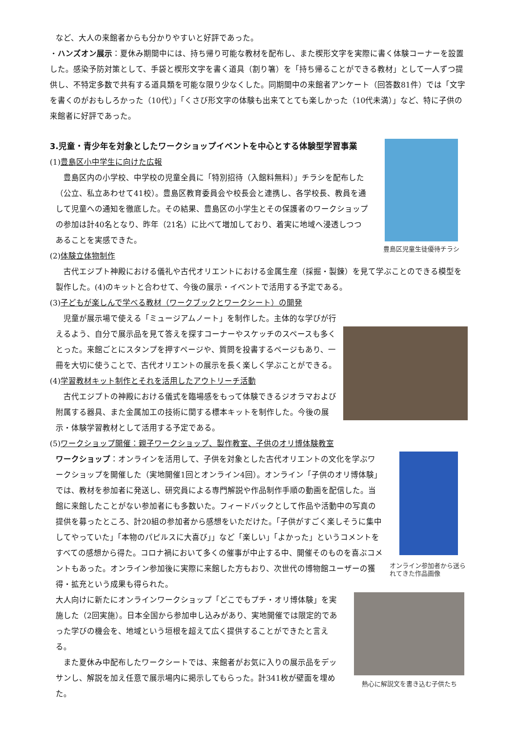など、大人の来館者からも分かりやすいと好評であった。
・ハンズオン展示：夏休み期間中には、持ち帰り可能な教材を配布し、また楔形文字を実際に書く体験コーナーを設置した。感染予防対策として、手袋と楔形文字を書く道具（割り箸）を「持ち帰ることができる教材」として一人ずつ提供し、不特定多数で共有する道具類を可能な限り少なくした。同期間中の来館者アンケート（回答数81件）では「文字を書くのがおもしろかった（10代）」「くさび形文字の体験も出来てとても楽しかった（10代未満）」など、特に子供の来館者に好評であった。
豊島区児童生徒優待チラシ
3.児童・青少年を対象としたワークショップイベントを中心とする体験型学習事業
(1)豊島区小中学生に向けた広報
豊島区内の小学校、中学校の児童全員に「特別招待（入館料無料）」チラシを配布した（公立、私立あわせて41校）。豊島区教育委員会や校長会と連携し、各学校長、教員を通して児童への通知を徹底した。その結果、豊島区の小学生とその保護者のワークショップの参加は計40名となり、昨年（21名）に比べて増加しており、着実に地域へ浸透しつつあることを実感できた。
(2)体験立体物制作
古代エジプト神殿における儀礼や古代オリエントにおける金属生産（採掘・製錬）を見て学ぶことのできる模型を製作した。(4)のキットと合わせて、今後の展示・イベントで活用する予定である。
(3)子どもが楽しんで学べる教材（ワークブックとワークシート）の開発
児童が展示場で使える「ミュージアムノート」を制作した。主体的な学びが行えるよう、自分で展示品を見て答えを探すコーナーやスケッチのスペースも多くとった。来館ごとにスタンプを押すページや、質問を投書するページもあり、一冊を大切に使うことで、古代オリエントの展示を長く楽しく学ぶことができる。
(4)学習教材キット制作とそれを活用したアウトリーチ活動
古代エジプトの神殿における儀式を臨場感をもって体験できるジオラマおよび附属する器具、また金属加工の技術に関する標本キットを制作した。今後の展示・体験学習教材として活用する予定である。
(5)ワークショップ開催：親子ワークショップ、製作教室、子供のオリ博体験教室
オンライン参加者から送られてきた作品画像
ワークショップ：オンラインを活用して、子供を対象とした古代オリエントの文化を学ぶワークショップを開催した（実地開催1回とオンライン4回）。オンライン「子供のオリ博体験」では、教材を参加者に発送し、研究員による専門解説や作品制作手順の動画を配信した。当館に来館したことがない参加者にも多数いた。フィードバックとして作品や活動中の写真の提供を募ったところ、計20組の参加者から感想をいただけた。「子供がすごく楽しそうに集中してやっていた」「本物のパピルスに大喜び」」など「楽しい」「よかった」というコメントをすべての感想から得た。コロナ禍において多くの催事が中止する中、開催そのものを喜ぶコメントもあった。オンライン参加後に実際に来館した方もおり、次世代の博物館ユーザーの獲得・拡充という成果も得られた。
熱心に解説文を書き込む子供たち
大人向けに新たにオンラインワークショップ「どこでもプチ・オリ博体験」を実施した（2回実施）。日本全国から参加申し込みがあり、実地開催では限定的であった学びの機会を、地域という垣根を超えて広く提供することができたと言える。
また夏休み中配布したワークシートでは、来館者がお気に入りの展示品をデッサンし、解説を加え任意で展示場内に掲示してもらった。計341枚が壁面を埋めた。